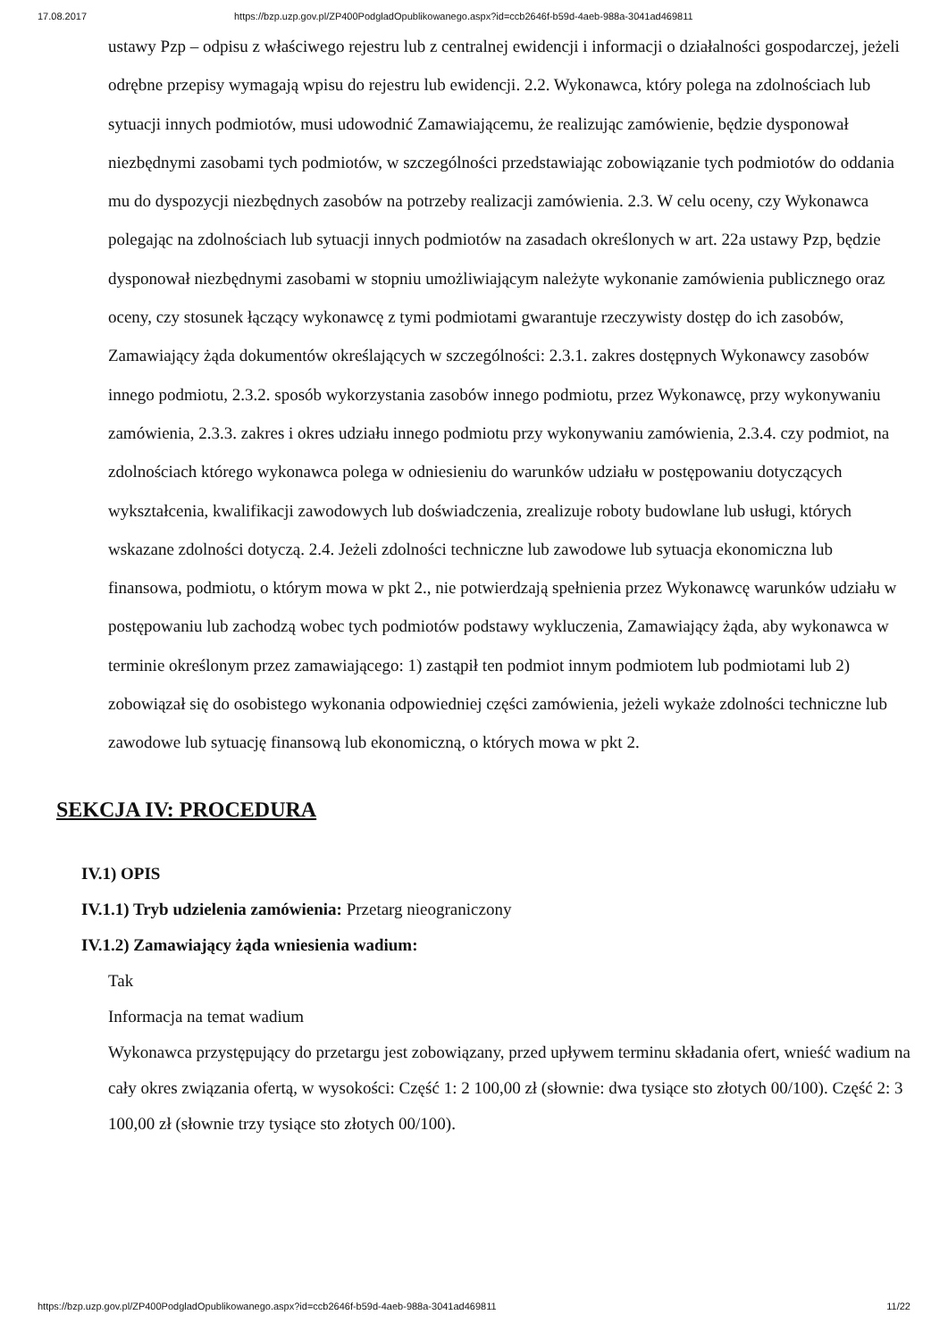17.08.2017 https://bzp.uzp.gov.pl/ZP400PodgladOpublikowanego.aspx?id=ccb2646f-b59d-4aeb-988a-3041ad469811
ustawy Pzp – odpisu z właściwego rejestru lub z centralnej ewidencji i informacji o działalności gospodarczej, jeżeli odrębne przepisy wymagają wpisu do rejestru lub ewidencji. 2.2. Wykonawca, który polega na zdolnościach lub sytuacji innych podmiotów, musi udowodnić Zamawiającemu, że realizując zamówienie, będzie dysponował niezbędnymi zasobami tych podmiotów, w szczególności przedstawiając zobowiązanie tych podmiotów do oddania mu do dyspozycji niezbędnych zasobów na potrzeby realizacji zamówienia. 2.3. W celu oceny, czy Wykonawca polegając na zdolnościach lub sytuacji innych podmiotów na zasadach określonych w art. 22a ustawy Pzp, będzie dysponował niezbędnymi zasobami w stopniu umożliwiającym należyte wykonanie zamówienia publicznego oraz oceny, czy stosunek łączący wykonawcę z tymi podmiotami gwarantuje rzeczywisty dostęp do ich zasobów, Zamawiający żąda dokumentów określających w szczególności: 2.3.1. zakres dostępnych Wykonawcy zasobów innego podmiotu, 2.3.2. sposób wykorzystania zasobów innego podmiotu, przez Wykonawcę, przy wykonywaniu zamówienia, 2.3.3. zakres i okres udziału innego podmiotu przy wykonywaniu zamówienia, 2.3.4. czy podmiot, na zdolnościach którego wykonawca polega w odniesieniu do warunków udziału w postępowaniu dotyczących wykształcenia, kwalifikacji zawodowych lub doświadczenia, zrealizuje roboty budowlane lub usługi, których wskazane zdolności dotyczą. 2.4. Jeżeli zdolności techniczne lub zawodowe lub sytuacja ekonomiczna lub finansowa, podmiotu, o którym mowa w pkt 2., nie potwierdzają spełnienia przez Wykonawcę warunków udziału w postępowaniu lub zachodzą wobec tych podmiotów podstawy wykluczenia, Zamawiający żąda, aby wykonawca w terminie określonym przez zamawiającego: 1) zastąpił ten podmiot innym podmiotem lub podmiotami lub 2) zobowiązał się do osobistego wykonania odpowiedniej części zamówienia, jeżeli wykaże zdolności techniczne lub zawodowe lub sytuację finansową lub ekonomiczną, o których mowa w pkt 2.
SEKCJA IV: PROCEDURA
IV.1) OPIS
IV.1.1) Tryb udzielenia zamówienia: Przetarg nieograniczony
IV.1.2) Zamawiający żąda wniesienia wadium:
Tak
Informacja na temat wadium
Wykonawca przystępujący do przetargu jest zobowiązany, przed upływem terminu składania ofert, wnieść wadium na cały okres związania ofertą, w wysokości: Część 1: 2 100,00 zł (słownie: dwa tysiące sto złotych 00/100). Część 2: 3 100,00 zł (słownie trzy tysiące sto złotych 00/100).
https://bzp.uzp.gov.pl/ZP400PodgladOpublikowanego.aspx?id=ccb2646f-b59d-4aeb-988a-3041ad469811 11/22